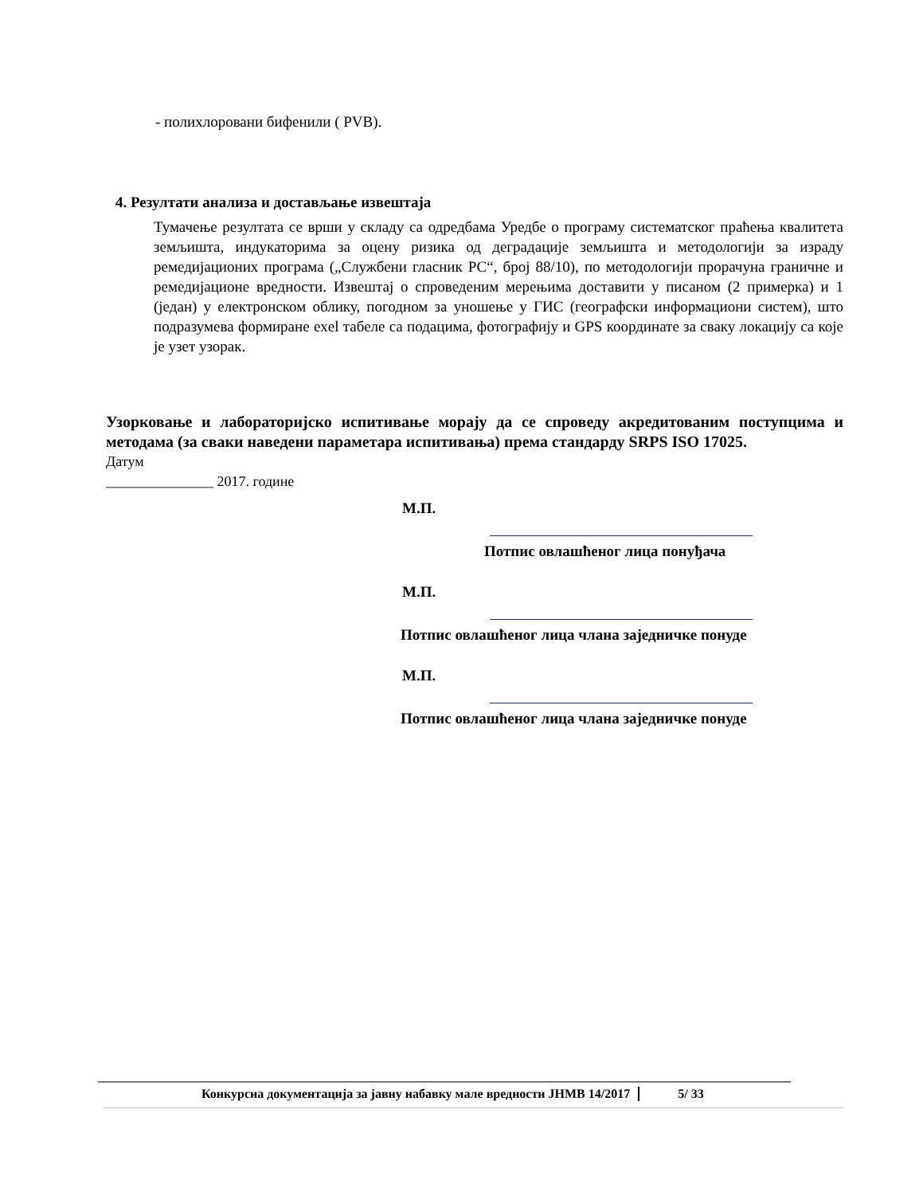- полихлоровани бифенили ( PVB).
4. Резултати анализа и достављање извештаја
Тумачење резултата се врши у складу са одредбама Уредбе о програму систематског праћења квалитета земљишта, индукаторима за оцену ризика од деградације земљишта и методологији за израду ремедијационих програма („Службени гласник РС“, број 88/10), по методологији прорачуна граничне и ремедијационе вредности. Извештај о спроведеним мерењима доставити у писаном (2 примерка) и 1 (један) у електронском облику, погодном за уношење у ГИС (географски информациони систем), што подразумева формиране exel табеле са подацима, фотографију и GPS координате за сваку локацију са које је узет узорак.
Узорковање и лабораторијско испитивање морају да се спроведу акредитованим поступцима и методама (за сваки наведени параметара испитивања) према стандарду SRPS ISO 17025.
Датум
_______________ 2017. године
М.П.
Потпис овлашћеног лица понуђача
М.П.
Потпис овлашћеног лица члана заједничке понуде
М.П.
Потпис овлашћеног лица члана заједничке понуде
Конкурсна документација за јавну набавку мале вредности ЈНМВ 14/2017 5/ 33